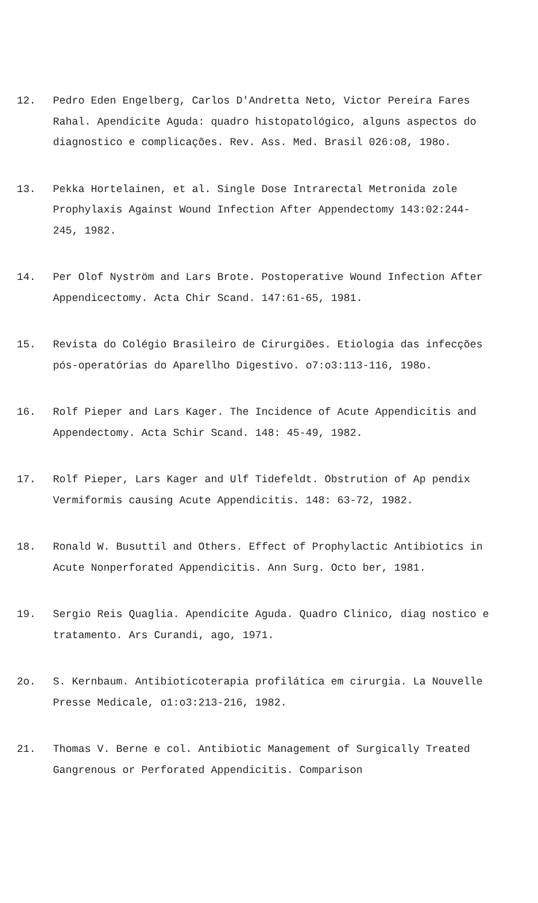12. Pedro Eden Engelberg, Carlos D'Andretta Neto, Victor Pereira Fares Rahal. Apendicite Aguda: quadro histopatológico, alguns aspectos do diagnostico e complicações. Rev. Ass. Med. Brasil 026:o8, 198o.
13. Pekka Hortelainen, et al. Single Dose Intrarectal Metronida zole Prophylaxis Against Wound Infection After Appendectomy 143:02:244-245, 1982.
14. Per Olof Nyström and Lars Brote. Postoperative Wound Infection After Appendicectomy. Acta Chir Scand. 147:61-65, 1981.
15. Revista do Colégio Brasileiro de Cirurgiões. Etiologia das infecções pós-operatórias do Aparellho Digestivo. o7:o3:113-116, 198o.
16. Rolf Pieper and Lars Kager. The Incidence of Acute Appendicitis and Appendectomy. Acta Schir Scand. 148: 45-49, 1982.
17. Rolf Pieper, Lars Kager and Ulf Tidefeldt. Obstrution of Ap pendix Vermiformis causing Acute Appendicitis. 148: 63-72, 1982.
18. Ronald W. Busuttil and Others. Effect of Prophylactic Antibiotics in Acute Nonperforated Appendicitis. Ann Surg. Octo ber, 1981.
19. Sergio Reis Quaglia. Apendicite Aguda. Quadro Clinico, diag nostico e tratamento. Ars Curandi, ago, 1971.
2o. S. Kernbaum. Antibioticoterapia profilática em cirurgia. La Nouvelle Presse Medicale, o1:o3:213-216, 1982.
21. Thomas V. Berne e col. Antibiotic Management of Surgically Treated Gangrenous or Perforated Appendicitis. Comparison